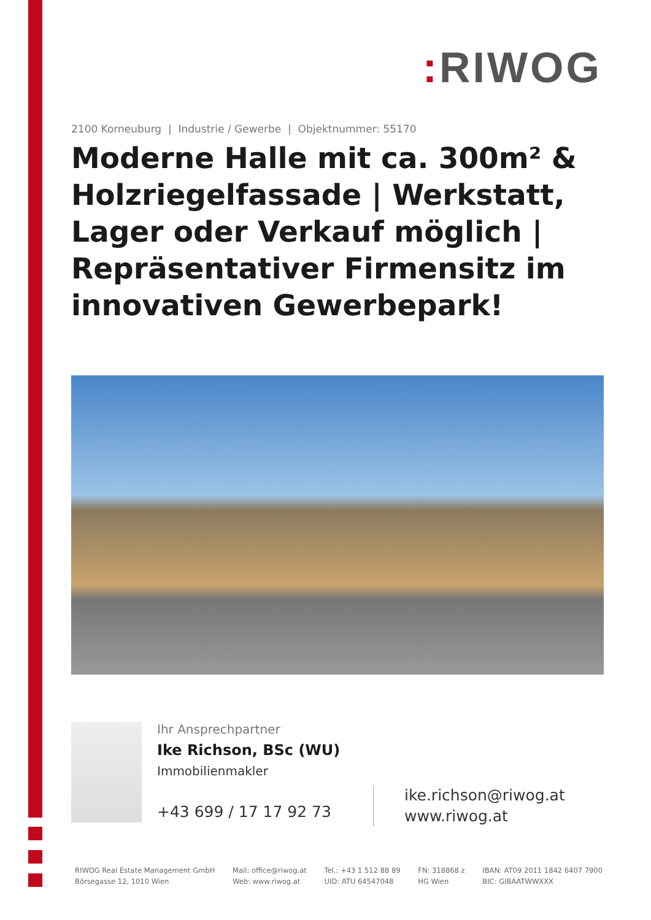: RIWOG
2100 Korneuburg | Industrie / Gewerbe | Objektnummer: 55170
Moderne Halle mit ca. 300m² & Holzriegelfassade | Werkstatt, Lager oder Verkauf möglich | Repräsentativer Firmensitz im innovativen Gewerbepark!
Ihr Ansprechpartner
Ike Richson, BSc (WU)
Immobilienmakler
+43 699 / 17 17 92 73
ike.richson@riwog.at
www.riwog.at
RIWOG Real Estate Management GmbH
Börsegasse 12, 1010 Wien
Mail: office@riwog.at
Web: www.riwog.at
Tel.: +43 1 512 88 89
UID: ATU 64547048
FN: 318868 z
HG Wien
IBAN: AT09 2011 1842 6407 7900
BIC: GIBAATWWXXX